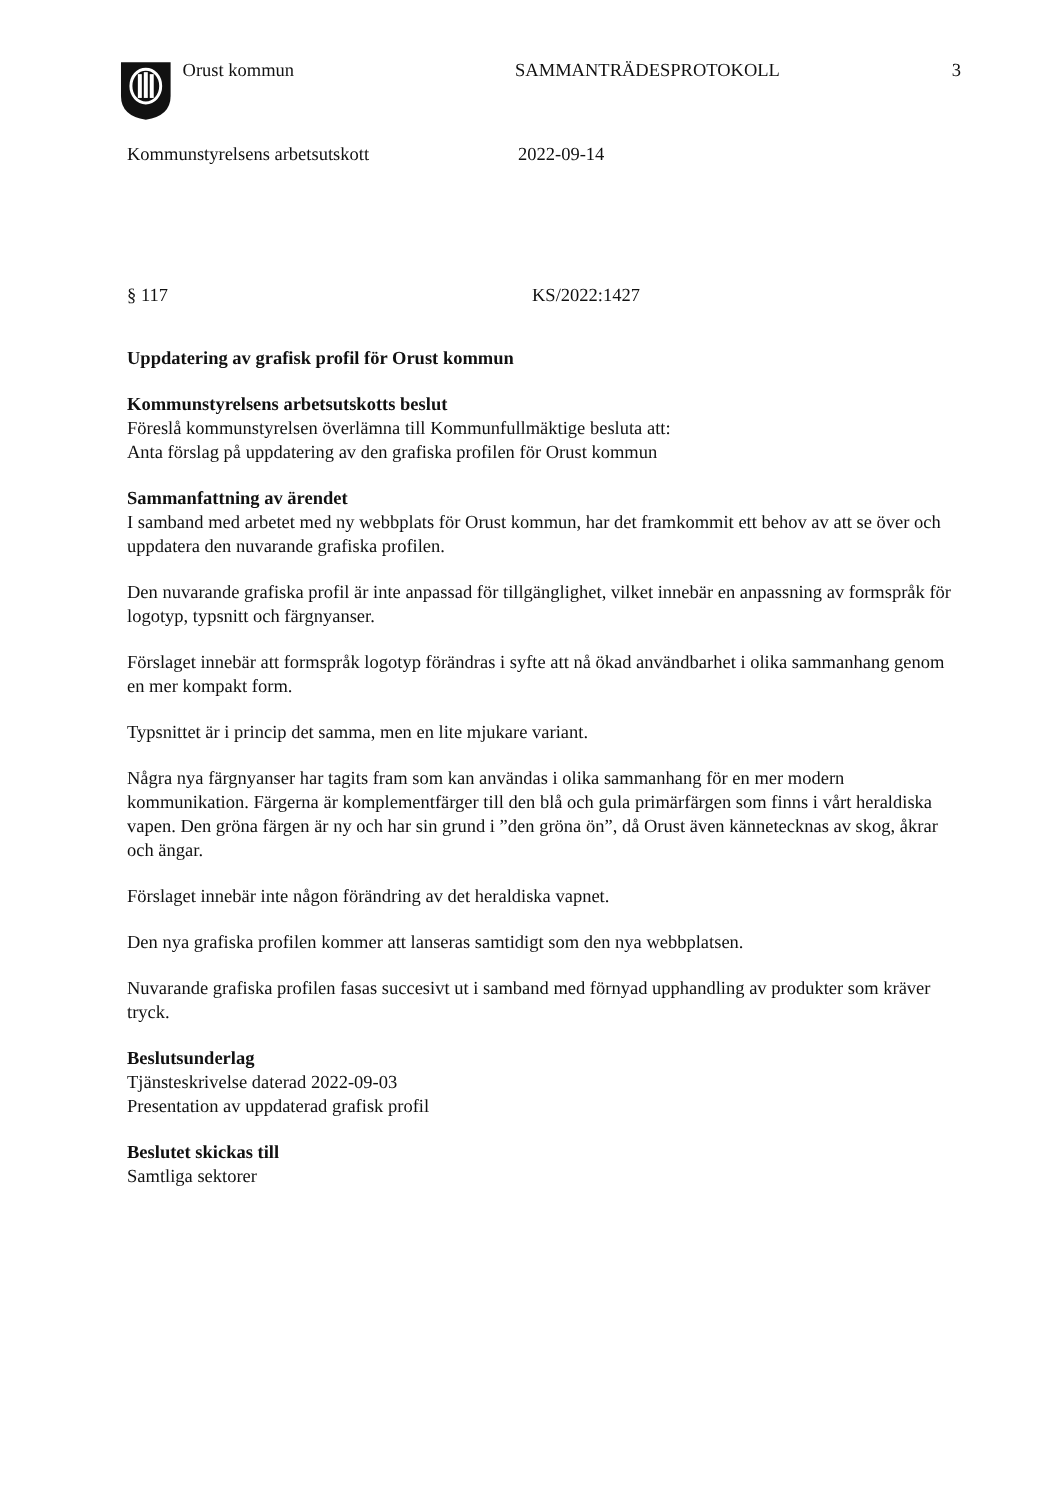Orust kommun SAMMANTRÄDESPROTOKOLL 3
Kommunstyrelsens arbetsutskott 2022-09-14
§ 117 KS/2022:1427
Uppdatering av grafisk profil för Orust kommun
Kommunstyrelsens arbetsutskotts beslut
Föreslå kommunstyrelsen överlämna till Kommunfullmäktige besluta att:
Anta förslag på uppdatering av den grafiska profilen för Orust kommun
Sammanfattning av ärendet
I samband med arbetet med ny webbplats för Orust kommun, har det framkommit ett behov av att se över och uppdatera den nuvarande grafiska profilen.
Den nuvarande grafiska profil är inte anpassad för tillgänglighet, vilket innebär en anpassning av formspråk för logotyp, typsnitt och färgnyanser.
Förslaget innebär att formspråk logotyp förändras i syfte att nå ökad användbarhet i olika sammanhang genom en mer kompakt form.
Typsnittet är i princip det samma, men en lite mjukare variant.
Några nya färgnyanser har tagits fram som kan användas i olika sammanhang för en mer modern kommunikation. Färgerna är komplementfärger till den blå och gula primärfärgen som finns i vårt heraldiska vapen. Den gröna färgen är ny och har sin grund i ”den gröna ön”, då Orust även kännetecknas av skog, åkrar och ängar.
Förslaget innebär inte någon förändring av det heraldiska vapnet.
Den nya grafiska profilen kommer att lanseras samtidigt som den nya webbplatsen.
Nuvarande grafiska profilen fasas succesivt ut i samband med förnyad upphandling av produkter som kräver tryck.
Beslutsunderlag
Tjänsteskrivelse daterad 2022-09-03
Presentation av uppdaterad grafisk profil
Beslutet skickas till
Samtliga sektorer